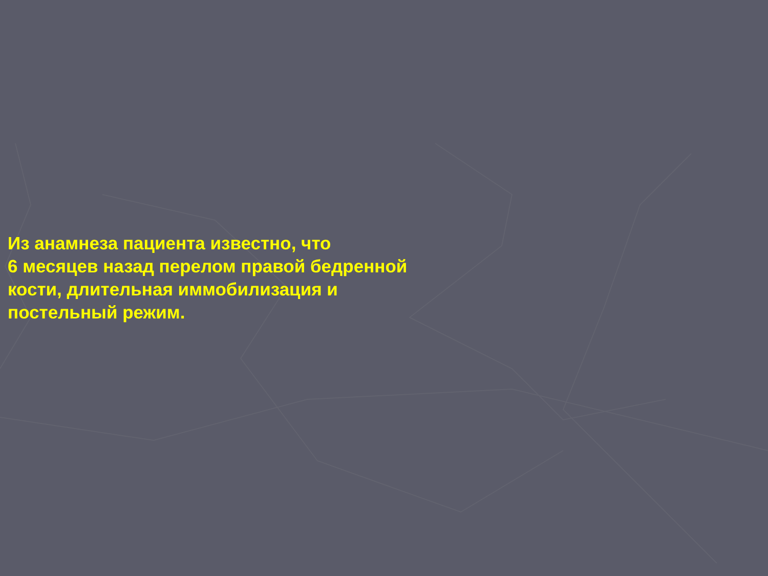Из анамнеза пациента известно, что
6 месяцев назад перелом правой бедренной
кости, длительная иммобилизация и
постельный режим.